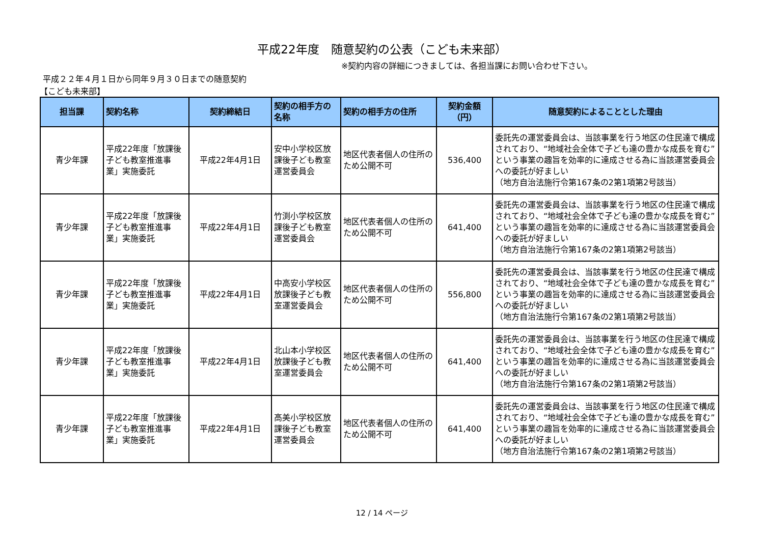平成22年度　随意契約の公表（こども未来部）
※契約内容の詳細につきましては、各担当課にお問い合わせ下さい。
平成２２年４月１日から同年９月３０日までの随意契約
【こども未来部】
| 担当課 | 契約名称 | 契約締結日 | 契約の相手方の名称 | 契約の相手方の住所 | 契約金額 （円） | 随意契約によることとした理由 |
| --- | --- | --- | --- | --- | --- | --- |
| 青少年課 | 平成22年度「放課後子ども教室推進事業」実施委託 | 平成22年4月1日 | 安中小学校区放課後子ども教室運営委員会 | 地区代表者個人の住所のため公開不可 | 536,400 | 委託先の運営委員会は、当該事業を行う地区の住民達で構成されており、“地域社会全体で子ども達の豊かな成長を育む”という事業の趣旨を効率的に達成させる為に当該運営委員会への委託が好ましい （地方自治法施行令第167条の2第1項第2号該当） |
| 青少年課 | 平成22年度「放課後子ども教室推進事業」実施委託 | 平成22年4月1日 | 竹渕小学校区放課後子ども教室運営委員会 | 地区代表者個人の住所のため公開不可 | 641,400 | 委託先の運営委員会は、当該事業を行う地区の住民達で構成されており、“地域社会全体で子ども達の豊かな成長を育む”という事業の趣旨を効率的に達成させる為に当該運営委員会への委託が好ましい （地方自治法施行令第167条の2第1項第2号該当） |
| 青少年課 | 平成22年度「放課後子ども教室推進事業」実施委託 | 平成22年4月1日 | 中高安小学校区放課後子ども教室運営委員会 | 地区代表者個人の住所のため公開不可 | 556,800 | 委託先の運営委員会は、当該事業を行う地区の住民達で構成されており、“地域社会全体で子ども達の豊かな成長を育む”という事業の趣旨を効率的に達成させる為に当該運営委員会への委託が好ましい （地方自治法施行令第167条の2第1項第2号該当） |
| 青少年課 | 平成22年度「放課後子ども教室推進事業」実施委託 | 平成22年4月1日 | 北山本小学校区放課後子ども教室運営委員会 | 地区代表者個人の住所のため公開不可 | 641,400 | 委託先の運営委員会は、当該事業を行う地区の住民達で構成されており、“地域社会全体で子ども達の豊かな成長を育む”という事業の趣旨を効率的に達成させる為に当該運営委員会への委託が好ましい （地方自治法施行令第167条の2第1項第2号該当） |
| 青少年課 | 平成22年度「放課後子ども教室推進事業」実施委託 | 平成22年4月1日 | 高美小学校区放課後子ども教室運営委員会 | 地区代表者個人の住所のため公開不可 | 641,400 | 委託先の運営委員会は、当該事業を行う地区の住民達で構成されており、“地域社会全体で子ども達の豊かな成長を育む”という事業の趣旨を効率的に達成させる為に当該運営委員会への委託が好ましい （地方自治法施行令第167条の2第1項第2号該当） |
12 / 14 ページ